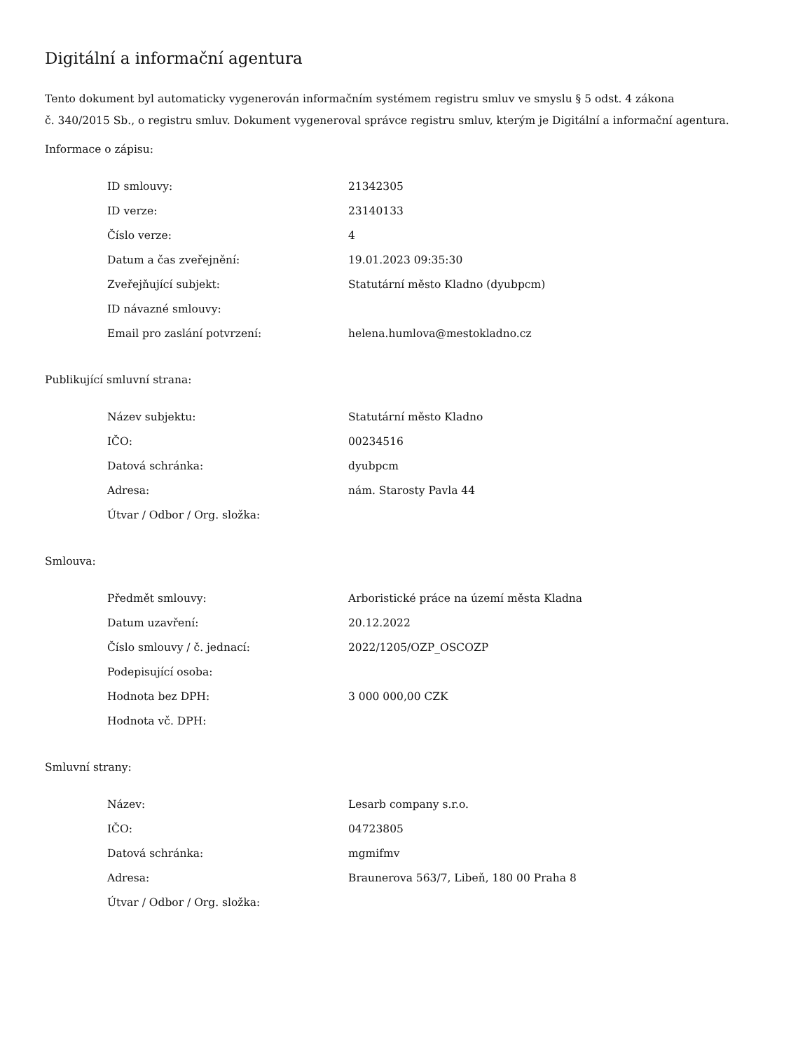Digitální a informační agentura
Tento dokument byl automaticky vygenerován informačním systémem registru smluv ve smyslu § 5 odst. 4 zákona
č. 340/2015 Sb., o registru smluv. Dokument vygeneroval správce registru smluv, kterým je Digitální a informační agentura.
Informace o zápisu:
| ID smlouvy: | 21342305 |
| ID verze: | 23140133 |
| Číslo verze: | 4 |
| Datum a čas zveřejnění: | 19.01.2023 09:35:30 |
| Zveřejňující subjekt: | Statutární město Kladno (dyubpcm) |
| ID návazné smlouvy: | |
| Email pro zaslání potvrzení: | helena.humlova@mestokladno.cz |
Publikující smluvní strana:
| Název subjektu: | Statutární město Kladno |
| IČO: | 00234516 |
| Datová schránka: | dyubpcm |
| Adresa: | nám. Starosty Pavla 44 |
| Útvar / Odbor / Org. složka: | |
Smlouva:
| Předmět smlouvy: | Arboristické práce na území města Kladna |
| Datum uzavření: | 20.12.2022 |
| Číslo smlouvy / č. jednací: | 2022/1205/OZP_OSCOZP |
| Podepisující osoba: | |
| Hodnota bez DPH: | 3 000 000,00 CZK |
| Hodnota vč. DPH: | |
Smluvní strany:
| Název: | Lesarb company s.r.o. |
| IČO: | 04723805 |
| Datová schránka: | mgmifmv |
| Adresa: | Braunerova 563/7, Libeň, 180 00 Praha 8 |
| Útvar / Odbor / Org. složka: | |